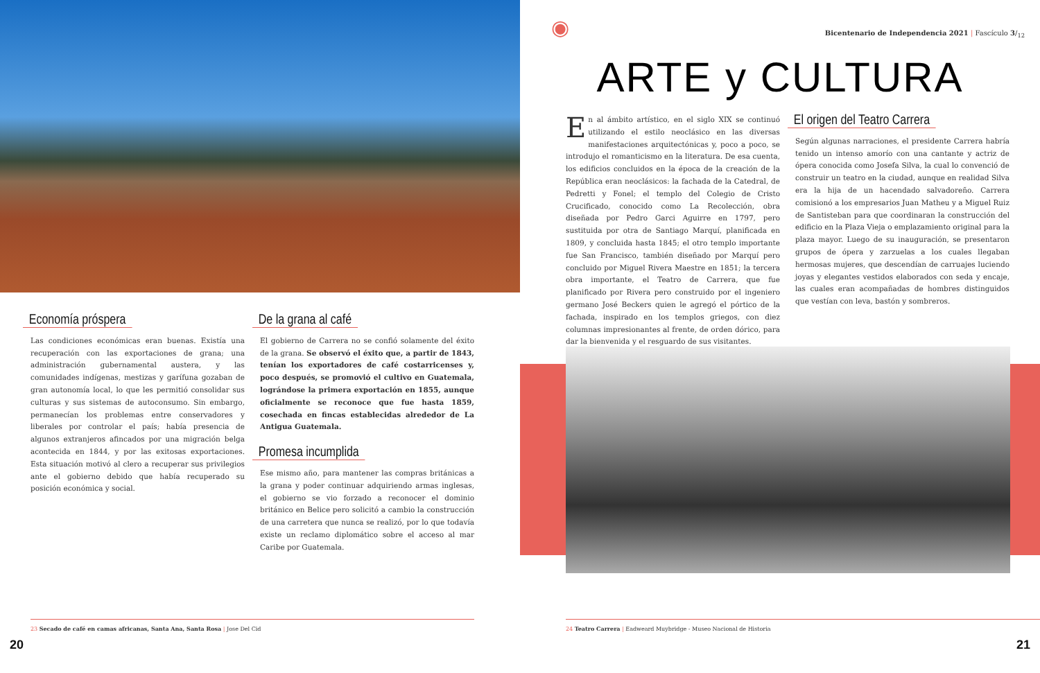Economía próspera
Las condiciones económicas eran buenas. Existía una recuperación con las exportaciones de grana; una administración gubernamental austera, y las comunidades indígenas, mestizas y garífuna gozaban de gran autonomía local, lo que les permitió consolidar sus culturas y sus sistemas de autoconsumo. Sin embargo, permanecían los problemas entre conservadores y liberales por controlar el país; había presencia de algunos extranjeros afincados por una migración belga acontecida en 1844, y por las exitosas exportaciones. Esta situación motivó al clero a recuperar sus privilegios ante el gobierno debido que había recuperado su posición económica y social.
De la grana al café
El gobierno de Carrera no se confió solamente del éxito de la grana. Se observó el éxito que, a partir de 1843, tenían los exportadores de café costarricenses y, poco después, se promovió el cultivo en Guatemala, lográndose la primera exportación en 1855, aunque oficialmente se reconoce que fue hasta 1859, cosechada en fincas establecidas alrededor de La Antigua Guatemala.
Promesa incumplida
Ese mismo año, para mantener las compras británicas a la grana y poder continuar adquiriendo armas inglesas, el gobierno se vio forzado a reconocer el dominio británico en Belice pero solicitó a cambio la construcción de una carretera que nunca se realizó, por lo que todavía existe un reclamo diplomático sobre el acceso al mar Caribe por Guatemala.
23 Secado de café en camas africanas, Santa Ana, Santa Rosa | Jose Del Cid
20
◉ Bicentenario de Independencia 2021 | Fascículo 3/<sub>12</sub>
ARTE y CULTURA
En al ámbito artístico, en el siglo XIX se continuó utilizando el estilo neoclásico en las diversas manifestaciones arquitectónicas y, poco a poco, se introdujo el romanticismo en la literatura. De esa cuenta, los edificios concluidos en la época de la creación de la República eran neoclásicos: la fachada de la Catedral, de Pedretti y Fonel; el templo del Colegio de Cristo Crucificado, conocido como La Recolección, obra diseñada por Pedro Garci Aguirre en 1797, pero sustituida por otra de Santiago Marquí, planificada en 1809, y concluida hasta 1845; el otro templo importante fue San Francisco, también diseñado por Marquí pero concluido por Miguel Rivera Maestre en 1851; la tercera obra importante, el Teatro de Carrera, que fue planificado por Rivera pero construido por el ingeniero germano José Beckers quien le agregó el pórtico de la fachada, inspirado en los templos griegos, con diez columnas impresionantes al frente, de orden dórico, para dar la bienvenida y el resguardo de sus visitantes.
El origen del Teatro Carrera
Según algunas narraciones, el presidente Carrera habría tenido un intenso amorío con una cantante y actriz de ópera conocida como Josefa Silva, la cual lo convenció de construir un teatro en la ciudad, aunque en realidad Silva era la hija de un hacendado salvadoreño. Carrera comisionó a los empresarios Juan Matheu y a Miguel Ruiz de Santisteban para que coordinaran la construcción del edificio en la Plaza Vieja o emplazamiento original para la plaza mayor. Luego de su inauguración, se presentaron grupos de ópera y zarzuelas a los cuales llegaban hermosas mujeres, que descendían de carruajes luciendo joyas y elegantes vestidos elaborados con seda y encaje, las cuales eran acompañadas de hombres distinguidos que vestían con leva, bastón y sombreros.
24 Teatro Carrera | Eadweard Muybridge - Museo Nacional de Historia
21